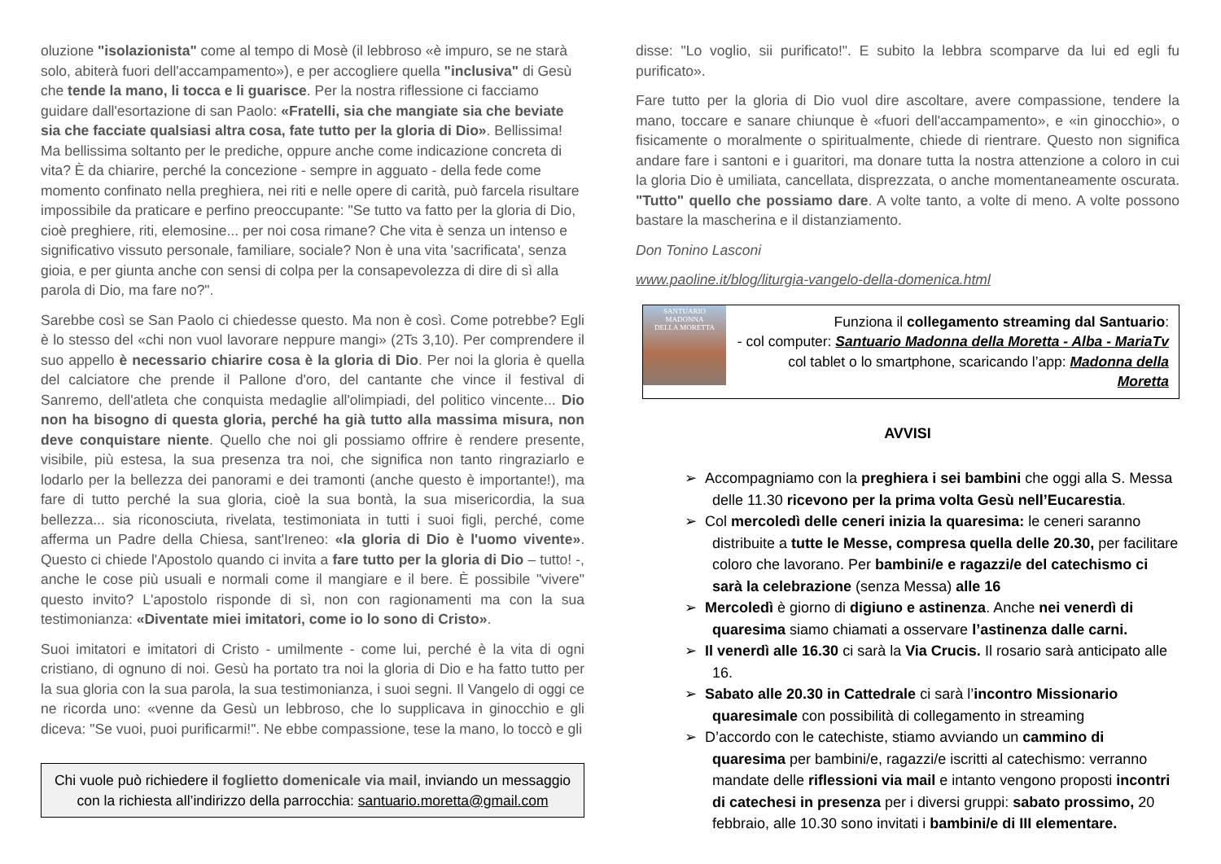oluzione "isolazionista" come al tempo di Mosè (il lebbroso «è impuro, se ne starà solo, abiterà fuori dell'accampamento»), e per accogliere quella "inclusiva" di Gesù che tende la mano, li tocca e li guarisce. Per la nostra riflessione ci facciamo guidare dall'esortazione di san Paolo: «Fratelli, sia che mangiate sia che beviate sia che facciate qualsiasi altra cosa, fate tutto per la gloria di Dio». Bellissima! Ma bellissima soltanto per le prediche, oppure anche come indicazione concreta di vita? È da chiarire, perché la concezione - sempre in agguato - della fede come momento confinato nella preghiera, nei riti e nelle opere di carità, può farcela risultare impossibile da praticare e perfino preoccupante: "Se tutto va fatto per la gloria di Dio, cioè preghiere, riti, elemosine... per noi cosa rimane? Che vita è senza un intenso e significativo vissuto personale, familiare, sociale? Non è una vita 'sacrificata', senza gioia, e per giunta anche con sensi di colpa per la consapevolezza di dire di sì alla parola di Dio, ma fare no?".
Sarebbe così se San Paolo ci chiedesse questo. Ma non è così. Come potrebbe? Egli è lo stesso del «chi non vuol lavorare neppure mangi» (2Ts 3,10). Per comprendere il suo appello è necessario chiarire cosa è la gloria di Dio. Per noi la gloria è quella del calciatore che prende il Pallone d'oro, del cantante che vince il festival di Sanremo, dell'atleta che conquista medaglie all'olimpiadi, del politico vincente... Dio non ha bisogno di questa gloria, perché ha già tutto alla massima misura, non deve conquistare niente. Quello che noi gli possiamo offrire è rendere presente, visibile, più estesa, la sua presenza tra noi, che significa non tanto ringraziarlo e lodarlo per la bellezza dei panorami e dei tramonti (anche questo è importante!), ma fare di tutto perché la sua gloria, cioè la sua bontà, la sua misericordia, la sua bellezza... sia riconosciuta, rivelata, testimoniata in tutti i suoi figli, perché, come afferma un Padre della Chiesa, sant'Ireneo: «la gloria di Dio è l'uomo vivente». Questo ci chiede l'Apostolo quando ci invita a fare tutto per la gloria di Dio – tutto! -, anche le cose più usuali e normali come il mangiare e il bere. È possibile "vivere" questo invito? L'apostolo risponde di sì, non con ragionamenti ma con la sua testimonianza: «Diventate miei imitatori, come io lo sono di Cristo».
Suoi imitatori e imitatori di Cristo - umilmente - come lui, perché è la vita di ogni cristiano, di ognuno di noi. Gesù ha portato tra noi la gloria di Dio e ha fatto tutto per la sua gloria con la sua parola, la sua testimonianza, i suoi segni. Il Vangelo di oggi ce ne ricorda uno: «venne da Gesù un lebbroso, che lo supplicava in ginocchio e gli diceva: "Se vuoi, puoi purificarmi!". Ne ebbe compassione, tese la mano, lo toccò e gli
Chi vuole può richiedere il foglietto domenicale via mail, inviando un messaggio con la richiesta all’indirizzo della parrocchia: santuario.moretta@gmail.com
disse: "Lo voglio, sii purificato!". E subito la lebbra scomparve da lui ed egli fu purificato».
Fare tutto per la gloria di Dio vuol dire ascoltare, avere compassione, tendere la mano, toccare e sanare chiunque è «fuori dell'accampamento», e «in ginocchio», o fisicamente o moralmente o spiritualmente, chiede di rientrare. Questo non significa andare fare i santoni e i guaritori, ma donare tutta la nostra attenzione a coloro in cui la gloria Dio è umiliata, cancellata, disprezzata, o anche momentaneamente oscurata. "Tutto" quello che possiamo dare. A volte tanto, a volte di meno. A volte possono bastare la mascherina e il distanziamento.
Don Tonino Lasconi
www.paoline.it/blog/liturgia-vangelo-della-domenica.html
SANTUARIO
MADONNA
DELLA MORETTA
Funziona il collegamento streaming dal Santuario:
- col computer: Santuario Madonna della Moretta - Alba - MariaTv
col tablet o lo smartphone, scaricando l’app: Madonna della Moretta
AVVISI
➢ Accompagniamo con la preghiera i sei bambini che oggi alla S. Messa delle 11.30 ricevono per la prima volta Gesù nell’Eucarestia.
➢ Col mercoledì delle ceneri inizia la quaresima: le ceneri saranno distribuite a tutte le Messe, compresa quella delle 20.30, per facilitare coloro che lavorano. Per bambini/e e ragazzi/e del catechismo ci sarà la celebrazione (senza Messa) alle 16
➢ Mercoledì è giorno di digiuno e astinenza. Anche nei venerdì di quaresima siamo chiamati a osservare l’astinenza dalle carni.
➢ Il venerdì alle 16.30 ci sarà la Via Crucis. Il rosario sarà anticipato alle 16.
➢ Sabato alle 20.30 in Cattedrale ci sarà l’incontro Missionario quaresimale con possibilità di collegamento in streaming
➢ D’accordo con le catechiste, stiamo avviando un cammino di quaresima per bambini/e, ragazzi/e iscritti al catechismo: verranno mandate delle riflessioni via mail e intanto vengono proposti incontri di catechesi in presenza per i diversi gruppi: sabato prossimo, 20 febbraio, alle 10.30 sono invitati i bambini/e di III elementare.